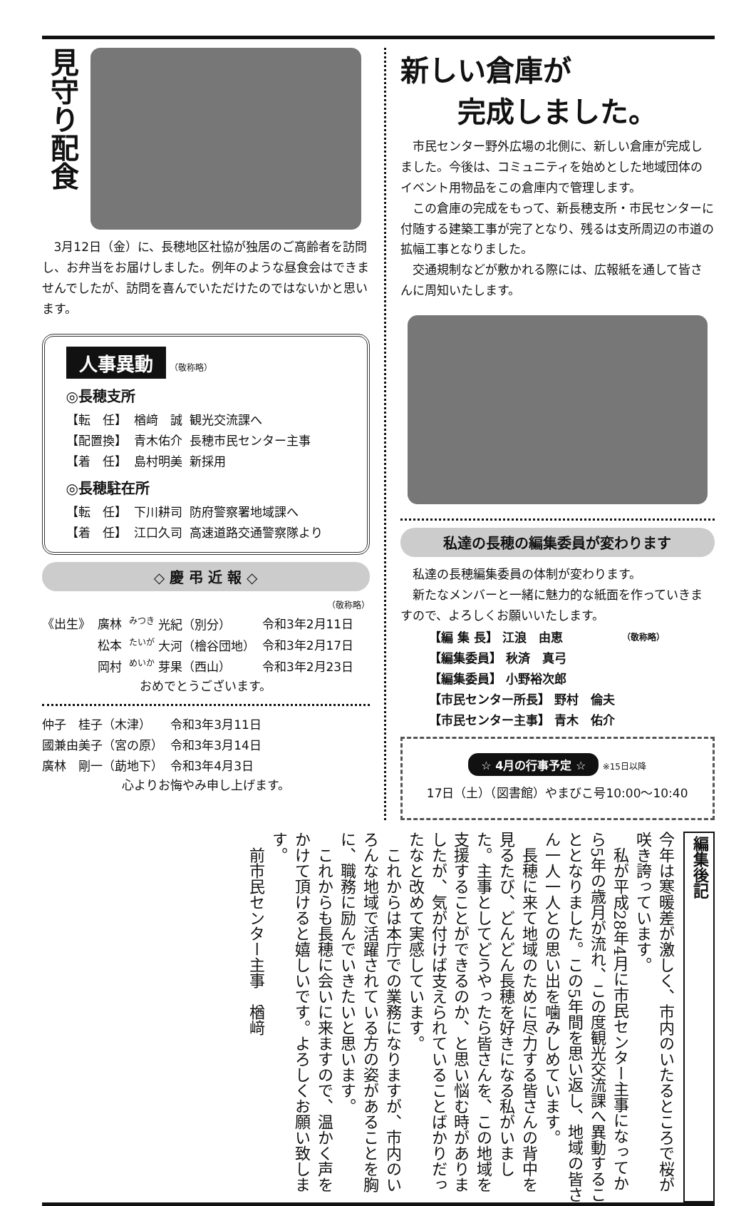見守り配食
　3月12日（金）に、長穂地区社協が独居のご高齢者を訪問し、お弁当をお届けしました。例年のような昼食会はできませんでしたが、訪問を喜んでいただけたのではないかと思います。
人事異動 （敬称略）
◎長穂支所
| 【転 任】 | 楢﨑 誠 | 観光交流課へ |
| 【配置換】 | 青木佑介 | 長穂市民センター主事 |
| 【着 任】 | 島村明美 | 新採用 |
◎長穂駐在所
| 【転 任】 | 下川耕司 | 防府警察署地域課へ |
| 【着 任】 | 江口久司 | 高速道路交通警察隊より |
◇ 慶 弔 近 報 ◇
（敬称略）
| 《出生》 | 廣林 | <sup>みつき</sup> 光紀（別分） | 令和3年2月11日 |
| | 松本 | <sup>たいが</sup> 大河（檜谷団地） | 令和3年2月17日 |
| | 岡村 | <sup>めいか</sup> 芽果（西山） | 令和3年2月23日 |
おめでとうございます。
| 仲子 桂子（木津） | 令和3年3月11日 |
| 國兼由美子（宮の原） | 令和3年3月14日 |
| 廣林 剛一（莇地下） | 令和3年4月3日 |
心よりお悔やみ申し上げます。
新しい倉庫が
　　完成しました。
　市民センター野外広場の北側に、新しい倉庫が完成しました。今後は、コミュニティを始めとした地域団体のイベント用物品をこの倉庫内で管理します。
　この倉庫の完成をもって、新長穂支所・市民センターに付随する建築工事が完了となり、残るは支所周辺の市道の拡幅工事となりました。
　交通規制などが敷かれる際には、広報紙を通して皆さんに周知いたします。
私達の長穂の編集委員が変わります
　私達の長穂編集委員の体制が変わります。
　新たなメンバーと一緒に魅力的な紙面を作っていきますので、よろしくお願いいたします。
| 【編 集 長】 江浪 由恵 | （敬称略） |
| 【編集委員】 秋済 真弓 | |
| 【編集委員】 小野裕次郎 | |
| 【市民センター所長】 野村 倫夫 | |
| 【市民センター主事】 青木 佑介 | |
☆ 4月の行事予定 ☆ ※15日以降
17日（土）（図書館）やまびこ号10:00～10:40
編集後記
今年は寒暖差が激しく、市内のいたるところで桜が咲き誇っています。
　私が平成28年4月に市民センター主事になってから5年の歳月が流れ、この度観光交流課へ異動することとなりました。この5年間を思い返し、地域の皆さん一人一人との思い出を噛みしめています。
　長穂に来て地域のために尽力する皆さんの背中を見るたび、どんどん長穂を好きになる私がいました。主事としてどうやったら皆さんを、この地域を支援することができるのか、と思い悩む時がありましたが、気が付けば支えられていることばかりだったなと改めて実感しています。
　これからは本庁での業務になりますが、市内のいろんな地域で活躍されている方の姿があることを胸に、職務に励んでいきたいと思います。
　これからも長穂に会いに来ますので、温かく声をかけて頂けると嬉しいです。よろしくお願い致します。
　前市民センター主事　楢﨑